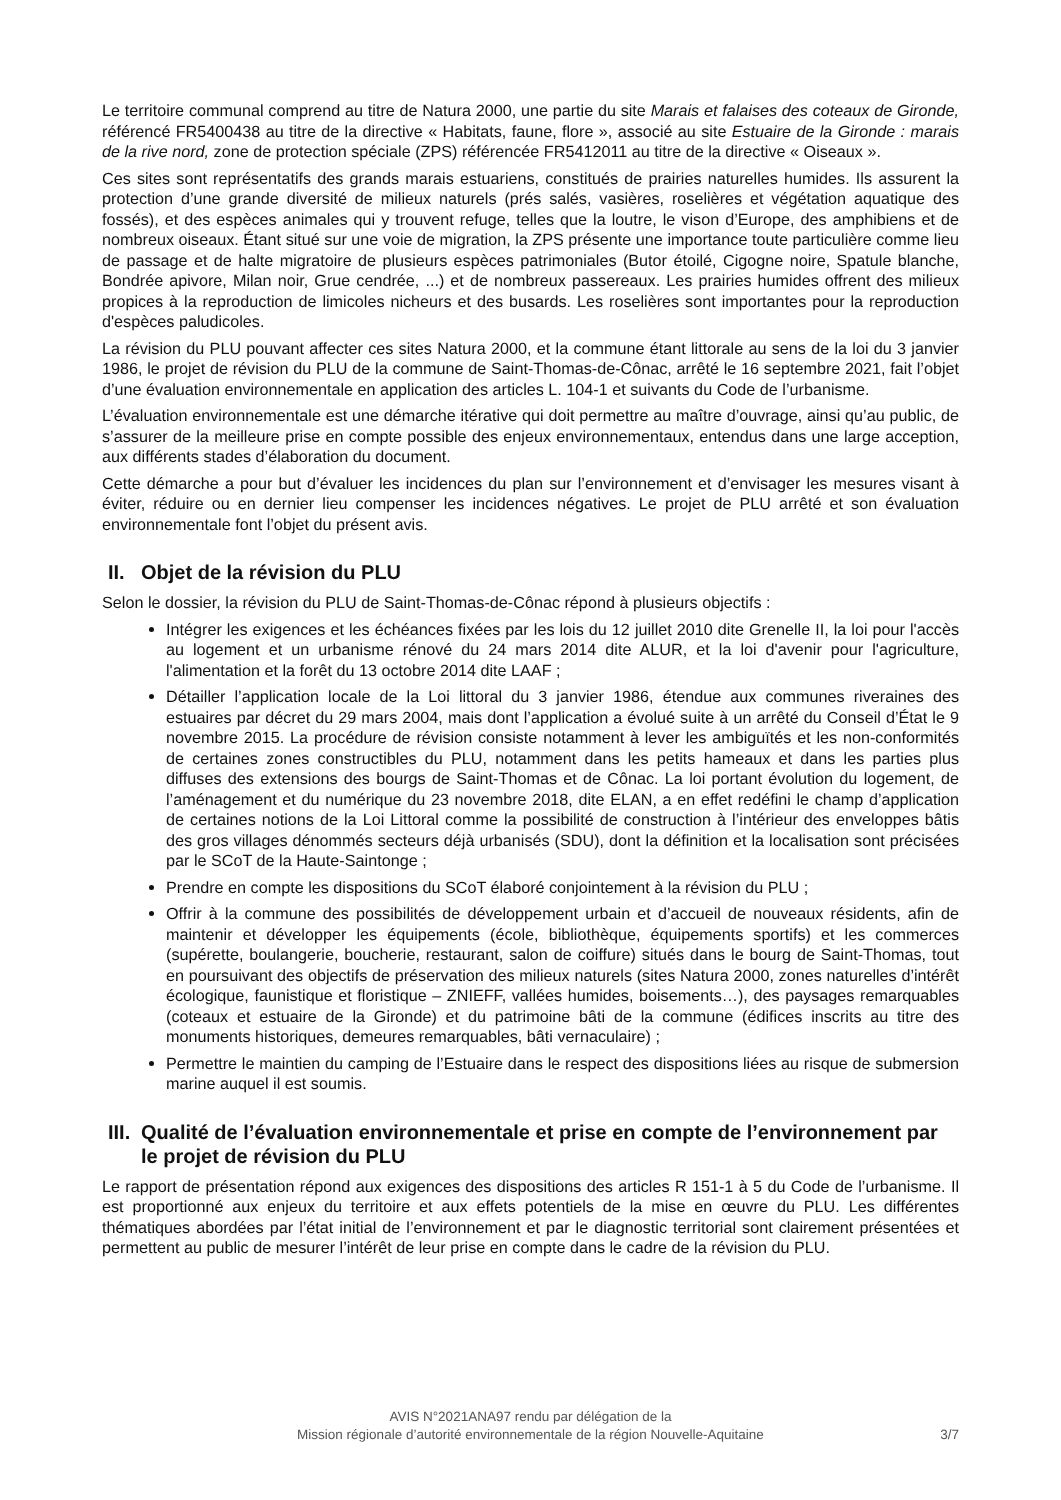Le territoire communal comprend au titre de Natura 2000, une partie du site Marais et falaises des coteaux de Gironde, référencé FR5400438 au titre de la directive « Habitats, faune, flore », associé au site Estuaire de la Gironde : marais de la rive nord, zone de protection spéciale (ZPS) référencée FR5412011 au titre de la directive « Oiseaux ».
Ces sites sont représentatifs des grands marais estuariens, constitués de prairies naturelles humides. Ils assurent la protection d’une grande diversité de milieux naturels (prés salés, vasières, roselières et végétation aquatique des fossés), et des espèces animales qui y trouvent refuge, telles que la loutre, le vison d’Europe, des amphibiens et de nombreux oiseaux. Étant situé sur une voie de migration, la ZPS présente une importance toute particulière comme lieu de passage et de halte migratoire de plusieurs espèces patrimoniales (Butor étoilé, Cigogne noire, Spatule blanche, Bondrée apivore, Milan noir, Grue cendrée, ...) et de nombreux passereaux. Les prairies humides offrent des milieux propices à la reproduction de limicoles nicheurs et des busards. Les roselières sont importantes pour la reproduction d'espèces paludicoles.
La révision du PLU pouvant affecter ces sites Natura 2000, et la commune étant littorale au sens de la loi du 3 janvier 1986, le projet de révision du PLU de la commune de Saint-Thomas-de-Cônac, arrêté le 16 septembre 2021, fait l’objet d’une évaluation environnementale en application des articles L. 104-1 et suivants du Code de l’urbanisme.
L’évaluation environnementale est une démarche itérative qui doit permettre au maître d’ouvrage, ainsi qu’au public, de s’assurer de la meilleure prise en compte possible des enjeux environnementaux, entendus dans une large acception, aux différents stades d’élaboration du document.
Cette démarche a pour but d’évaluer les incidences du plan sur l’environnement et d’envisager les mesures visant à éviter, réduire ou en dernier lieu compenser les incidences négatives. Le projet de PLU arrêté et son évaluation environnementale font l’objet du présent avis.
II. Objet de la révision du PLU
Selon le dossier, la révision du PLU de Saint-Thomas-de-Cônac répond à plusieurs objectifs :
Intégrer les exigences et les échéances fixées par les lois du 12 juillet 2010 dite Grenelle II, la loi pour l'accès au logement et un urbanisme rénové du 24 mars 2014 dite ALUR, et la loi d'avenir pour l'agriculture, l'alimentation et la forêt du 13 octobre 2014 dite LAAF ;
Détailler l’application locale de la Loi littoral du 3 janvier 1986, étendue aux communes riveraines des estuaires par décret du 29 mars 2004, mais dont l’application a évolué suite à un arrêté du Conseil d’État le 9 novembre 2015. La procédure de révision consiste notamment à lever les ambiguïtés et les non-conformités de certaines zones constructibles du PLU, notamment dans les petits hameaux et dans les parties plus diffuses des extensions des bourgs de Saint-Thomas et de Cônac. La loi portant évolution du logement, de l’aménagement et du numérique du 23 novembre 2018, dite ELAN, a en effet redéfini le champ d’application de certaines notions de la Loi Littoral comme la possibilité de construction à l’intérieur des enveloppes bâtis des gros villages dénommés secteurs déjà urbanisés (SDU), dont la définition et la localisation sont précisées par le SCoT de la Haute-Saintonge ;
Prendre en compte les dispositions du SCoT élaboré conjointement à la révision du PLU ;
Offrir à la commune des possibilités de développement urbain et d’accueil de nouveaux résidents, afin de maintenir et développer les équipements (école, bibliothèque, équipements sportifs) et les commerces (supérette, boulangerie, boucherie, restaurant, salon de coiffure) situés dans le bourg de Saint-Thomas, tout en poursuivant des objectifs de préservation des milieux naturels (sites Natura 2000, zones naturelles d’intérêt écologique, faunistique et floristique – ZNIEFF, vallées humides, boisements…), des paysages remarquables (coteaux et estuaire de la Gironde) et du patrimoine bâti de la commune (édifices inscrits au titre des monuments historiques, demeures remarquables, bâti vernaculaire) ;
Permettre le maintien du camping de l’Estuaire dans le respect des dispositions liées au risque de submersion marine auquel il est soumis.
III. Qualité de l’évaluation environnementale et prise en compte de l’environnement par le projet de révision du PLU
Le rapport de présentation répond aux exigences des dispositions des articles R 151-1 à 5 du Code de l’urbanisme. Il est proportionné aux enjeux du territoire et aux effets potentiels de la mise en œuvre du PLU. Les différentes thématiques abordées par l’état initial de l’environnement et par le diagnostic territorial sont clairement présentées et permettent au public de mesurer l’intérêt de leur prise en compte dans le cadre de la révision du PLU.
AVIS N°2021ANA97 rendu par délégation de la
Mission régionale d’autorité environnementale de la région Nouvelle-Aquitaine
3/7